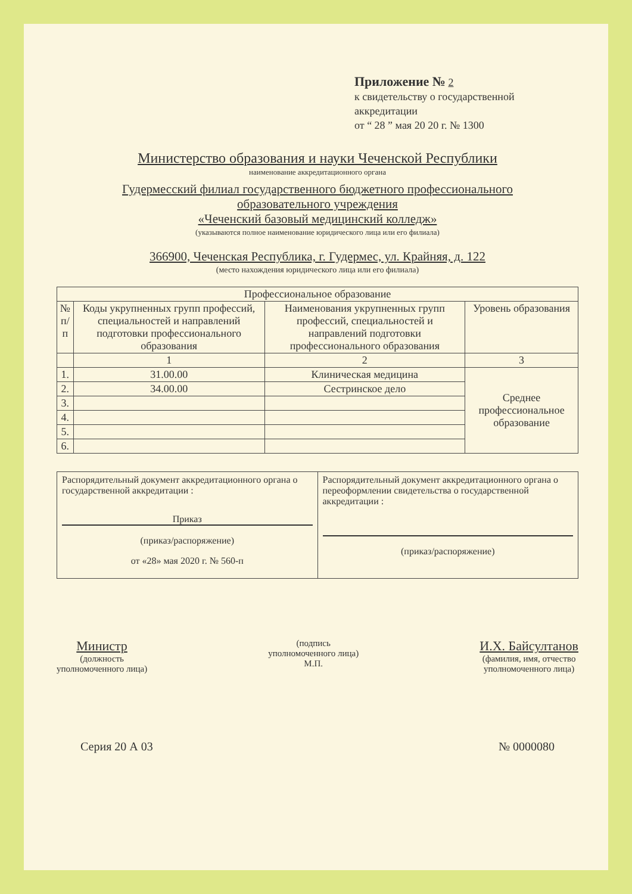Приложение № 2
к свидетельству о государственной
аккредитации
от “ 28 ” мая 20 20 г. № 1300
Министерство образования и науки Чеченской Республики
наименование аккредитационного органа
Гудермесский филиал государственного бюджетного профессионального
образовательного учреждения
«Чеченский базовый медицинский колледж»
(указываются полное наименование юридического лица или его филиала)
366900, Чеченская Республика, г. Гудермес, ул. Крайняя, д. 122
(место нахождения юридического лица или его филиала)
| Профессиональное образование | | | |
| --- | --- | --- | --- |
| № п/п | Коды укрупненных групп профессий, специальностей и направлений подготовки профессионального образования | Наименования укрупненных групп профессий, специальностей и направлений подготовки профессионального образования | Уровень образования |
| | 1 | 2 | 3 |
| 1. | 31.00.00 | Клиническая медицина | Среднее профессиональное образование |
| 2. | 34.00.00 | Сестринское дело | |
| 3. | | | |
| 4. | | | |
| 5. | | | |
| 6. | | | |
Распорядительный документ аккредитационного органа о государственной аккредитации :
Приказ
(приказ/распоряжение)
от «28» мая 2020 г. № 560-п
Распорядительный документ аккредитационного органа о переоформлении свидетельства о государственной аккредитации :
(приказ/распоряжение)
Министр
(должность
уполномоченного лица)
(подпись
уполномоченного лица)
М.П.
И.Х. Байсултанов
(фамилия, имя, отчество
уполномоченного лица)
Серия 20 А 03 № 0000080